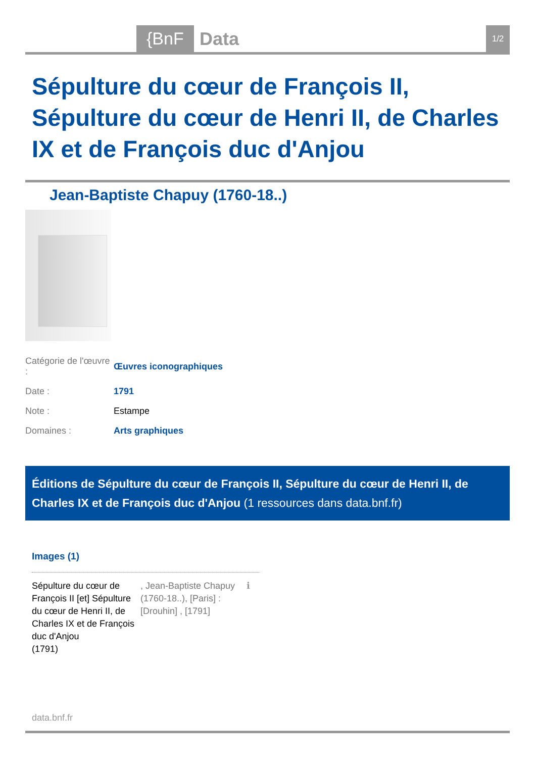{BnF Data 1/2
Sépulture du cœur de François II, Sépulture du cœur de Henri II, de Charles IX et de François duc d'Anjou
Jean-Baptiste Chapuy (1760-18..)
| Catégorie de l'œuvre : | Œuvres iconographiques |
| Date : | 1791 |
| Note : | Estampe |
| Domaines : | Arts graphiques |
Éditions de Sépulture du cœur de François II, Sépulture du cœur de Henri II, de Charles IX et de François duc d'Anjou (1 ressources dans data.bnf.fr)
Images (1)
Sépulture du cœur de François II [et] Sépulture du cœur de Henri II, de Charles IX et de François duc d'Anjou
(1791)
, Jean-Baptiste Chapuy (1760-18..), [Paris] : [Drouhin] , [1791]
ℹ
data.bnf.fr